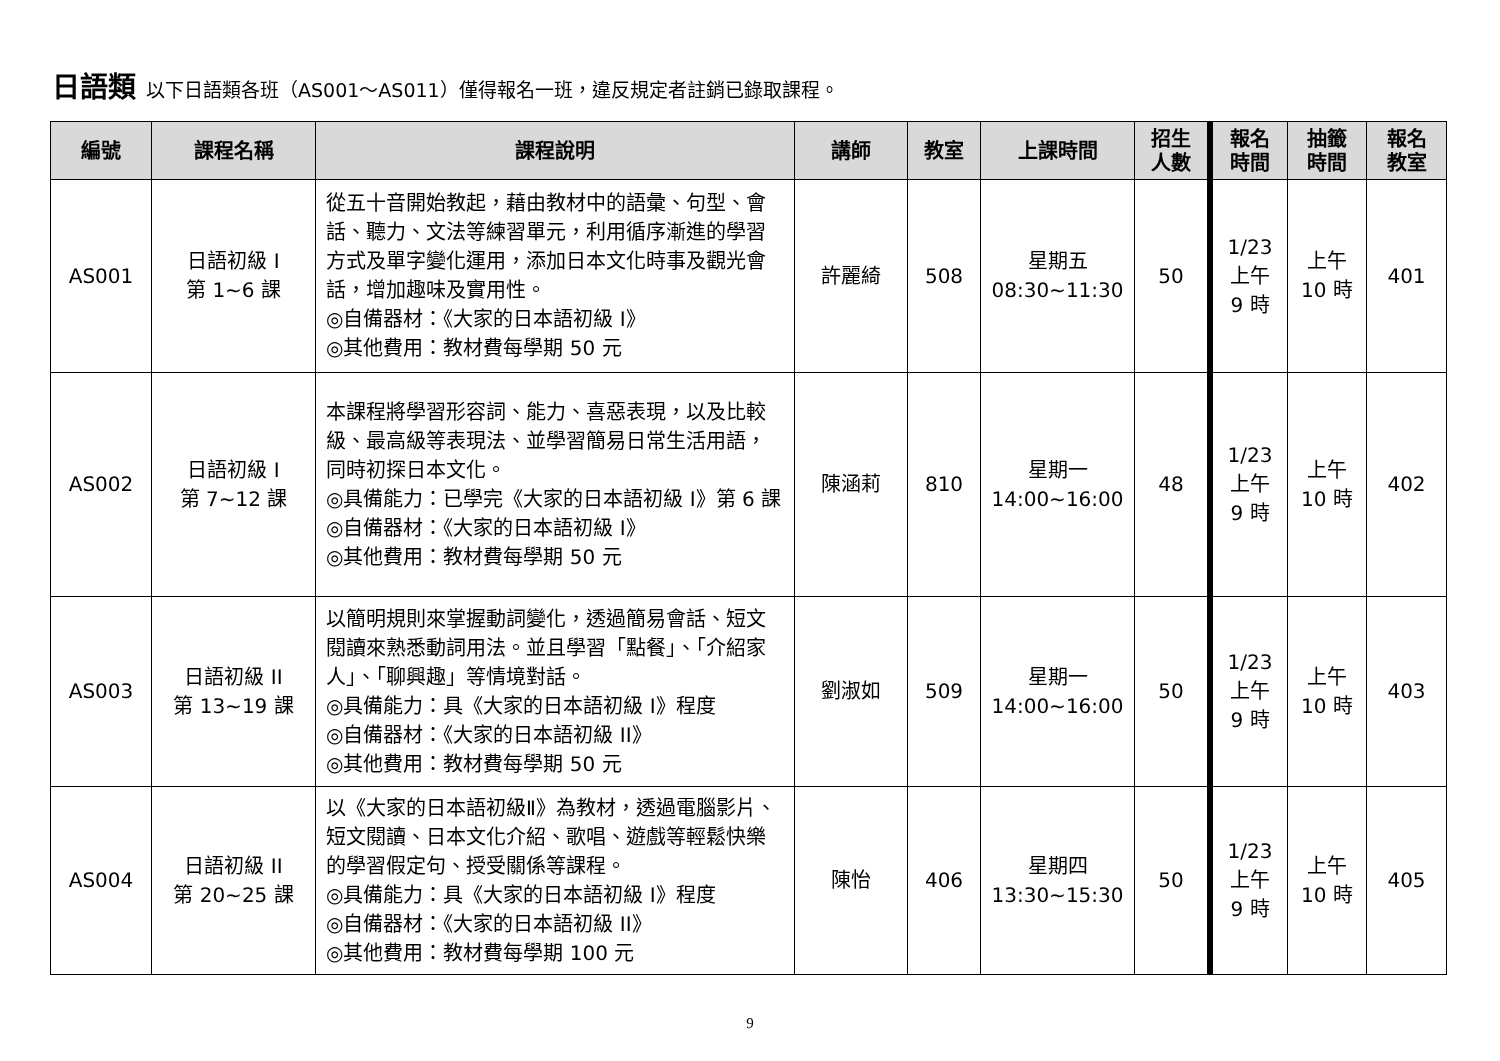日語類 以下日語類各班（AS001～AS011）僅得報名一班，違反規定者註銷已錄取課程。
| 編號 | 課程名稱 | 課程說明 | 講師 | 教室 | 上課時間 | 招生 人數 | 報名 時間 | 抽籤 時間 | 報名 教室 |
| --- | --- | --- | --- | --- | --- | --- | --- | --- | --- |
| AS001 | 日語初級 I 第 1~6 課 | 從五十音開始教起，藉由教材中的語彙、句型、會話、聽力、文法等練習單元，利用循序漸進的學習方式及單字變化運用，添加日本文化時事及觀光會話，增加趣味及實用性。 ◎自備器材：《大家的日本語初級 I》 ◎其他費用：教材費每學期 50 元 | 許麗綺 | 508 | 星期五 08:30~11:30 | 50 | 1/23 上午 9 時 | 上午 10 時 | 401 |
| AS002 | 日語初級 I 第 7~12 課 | 本課程將學習形容詞、能力、喜惡表現，以及比較級、最高級等表現法、並學習簡易日常生活用語，同時初探日本文化。 ◎具備能力：已學完《大家的日本語初級 I》第 6 課 ◎自備器材：《大家的日本語初級 I》 ◎其他費用：教材費每學期 50 元 | 陳涵莉 | 810 | 星期一 14:00~16:00 | 48 | 1/23 上午 9 時 | 上午 10 時 | 402 |
| AS003 | 日語初級 II 第 13~19 課 | 以簡明規則來掌握動詞變化，透過簡易會話、短文閱讀來熟悉動詞用法。並且學習「點餐」、「介紹家人」、「聊興趣」等情境對話。 ◎具備能力：具《大家的日本語初級 I》程度 ◎自備器材：《大家的日本語初級 II》 ◎其他費用：教材費每學期 50 元 | 劉淑如 | 509 | 星期一 14:00~16:00 | 50 | 1/23 上午 9 時 | 上午 10 時 | 403 |
| AS004 | 日語初級 II 第 20~25 課 | 以《大家的日本語初級Ⅱ》為教材，透過電腦影片、短文閱讀、日本文化介紹、歌唱、遊戲等輕鬆快樂的學習假定句、授受關係等課程。 ◎具備能力：具《大家的日本語初級 I》程度 ◎自備器材：《大家的日本語初級 II》 ◎其他費用：教材費每學期 100 元 | 陳怡 | 406 | 星期四 13:30~15:30 | 50 | 1/23 上午 9 時 | 上午 10 時 | 405 |
9